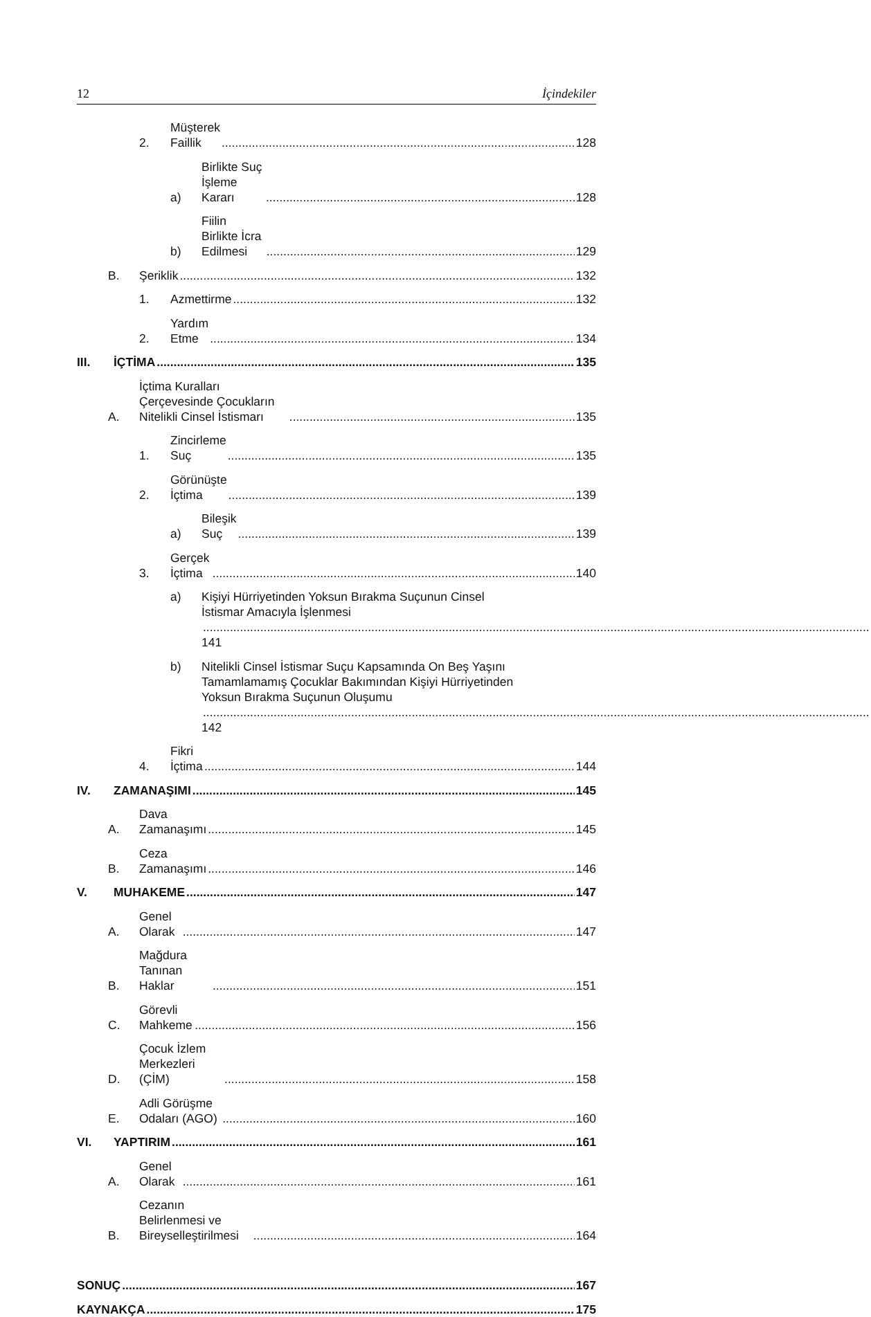12 İçindekiler
2. Müşterek Faillik 128
a) Birlikte Suç İşleme Kararı 128
b) Fiilin Birlikte İcra Edilmesi 129
B. Şeriklik 132
1. Azmettirme 132
2. Yardım Etme 134
III. İÇTİMA 135
A. İçtima Kuralları Çerçevesinde Çocukların Nitelikli Cinsel İstismarı 135
1. Zincirleme Suç 135
2. Görünüşte İçtima 139
a) Bileşik Suç 139
3. Gerçek İçtima 140
a) Kişiyi Hürriyetinden Yoksun Bırakma Suçunun Cinsel İstismar Amacıyla İşlenmesi 141
b) Nitelikli Cinsel İstismar Suçu Kapsamında On Beş Yaşını Tamamlamamış Çocuklar Bakımından Kişiyi Hürriyetinden Yoksun Bırakma Suçunun Oluşumu 142
4. Fikri İçtima 144
IV. ZAMANAŞIMI 145
A. Dava Zamanaşımı 145
B. Ceza Zamanaşımı 146
V. MUHAKEME 147
A. Genel Olarak 147
B. Mağdura Tanınan Haklar 151
C. Görevli Mahkeme 156
D. Çocuk İzlem Merkezleri (ÇİM) 158
E. Adli Görüşme Odaları (AGO) 160
VI. YAPTIRIM 161
A. Genel Olarak 161
B. Cezanın Belirlenmesi ve Bireyselleştirilmesi 164
SONUÇ 167
KAYNAKÇA 175